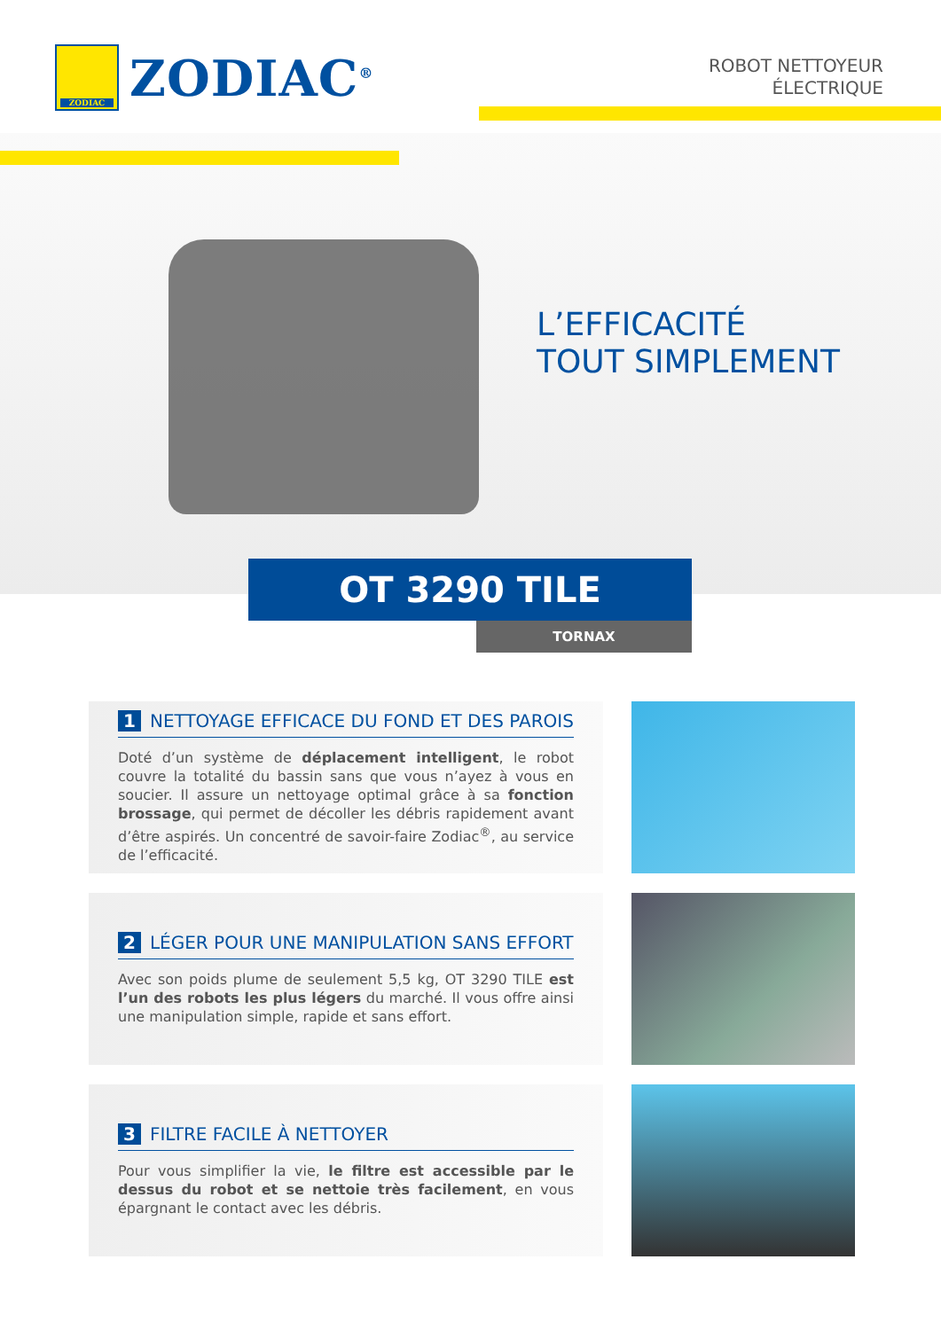ZODIAC
ZODIAC<sup>®</sup>
ROBOT NETTOYEUR
ÉLECTRIQUE
L’EFFICACITÉ
TOUT SIMPLEMENT
OT 3290 TILE
TORNAX
1 NETTOYAGE EFFICACE DU FOND ET DES PAROIS
Doté d’un système de déplacement intelligent, le robot couvre la totalité du bassin sans que vous n’ayez à vous en soucier. Il assure un nettoyage optimal grâce à sa fonction brossage, qui permet de décoller les débris rapidement avant d’être aspirés. Un concentré de savoir-faire Zodiac<sup>®</sup>, au service de l’efficacité.
2 LÉGER POUR UNE MANIPULATION SANS EFFORT
Avec son poids plume de seulement 5,5 kg, OT 3290 TILE est l’un des robots les plus légers du marché. Il vous offre ainsi une manipulation simple, rapide et sans effort.
3 FILTRE FACILE À NETTOYER
Pour vous simplifier la vie, le filtre est accessible par le dessus du robot et se nettoie très facilement, en vous épargnant le contact avec les débris.